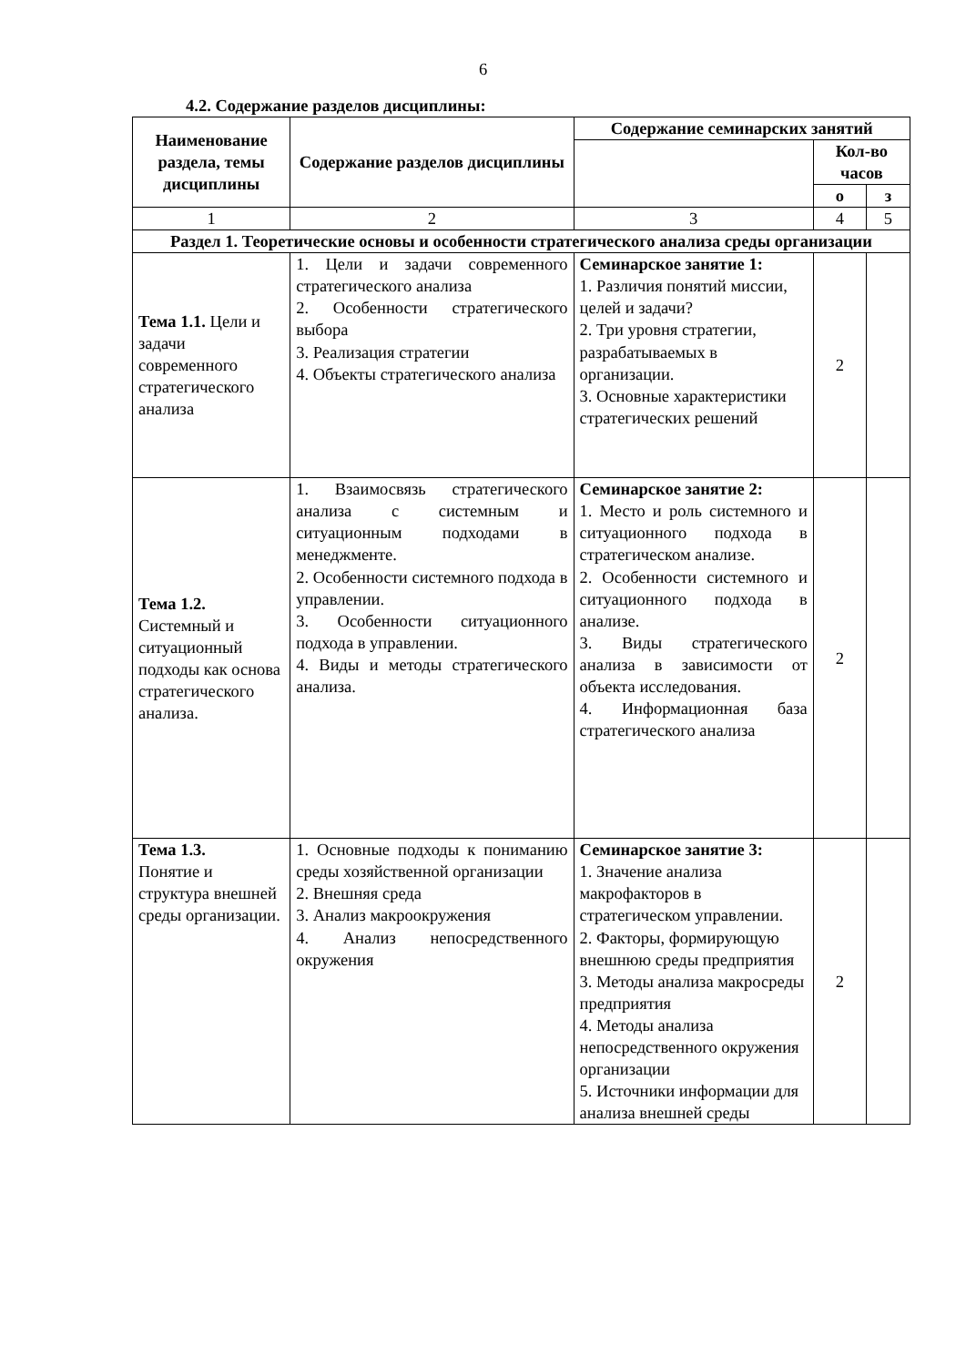6
4.2. Содержание разделов дисциплины:
| Наименование раздела, темы дисциплины | Содержание разделов дисциплины | Содержание семинарских занятий | | |
| --- | --- | --- | --- | --- |
| | | | Кол-во часов | |
| | | | о | з |
| 1 | 2 | 3 | 4 | 5 |
| Раздел 1. Теоретические основы и особенности стратегического анализа среды организации | | | | |
| Тема 1.1. Цели и задачи современного стратегического анализа | 1. Цели и задачи современного стратегического анализа 2. Особенности стратегического выбора 3. Реализация стратегии 4. Объекты стратегического анализа | Семинарское занятие 1: 1. Различия понятий миссии, целей и задачи? 2. Три уровня стратегии, разрабатываемых в организации. 3. Основные характеристики стратегических решений | 2 | |
| Тема 1.2. Системный и ситуационный подходы как основа стратегического анализа. | 1. Взаимосвязь стратегического анализа с системным и ситуационным подходами в менеджменте. 2. Особенности системного подхода в управлении. 3. Особенности ситуационного подхода в управлении. 4. Виды и методы стратегического анализа. | Семинарское занятие 2: 1. Место и роль системного и ситуационного подхода в стратегическом анализе. 2. Особенности системного и ситуационного подхода в анализе. 3. Виды стратегического анализа в зависимости от объекта исследования. 4. Информационная база стратегического анализа | 2 | |
| Тема 1.3. Понятие и структура внешней среды организации. | 1. Основные подходы к пониманию среды хозяйственной организации 2. Внешняя среда 3. Анализ макроокружения 4. Анализ непосредственного окружения | Семинарское занятие 3: 1. Значение анализа макрофакторов в стратегическом управлении. 2. Факторы, формирующую внешнюю среды предприятия 3. Методы анализа макросреды предприятия 4. Методы анализа непосредственного окружения организации 5. Источники информации для анализа внешней среды | 2 | |